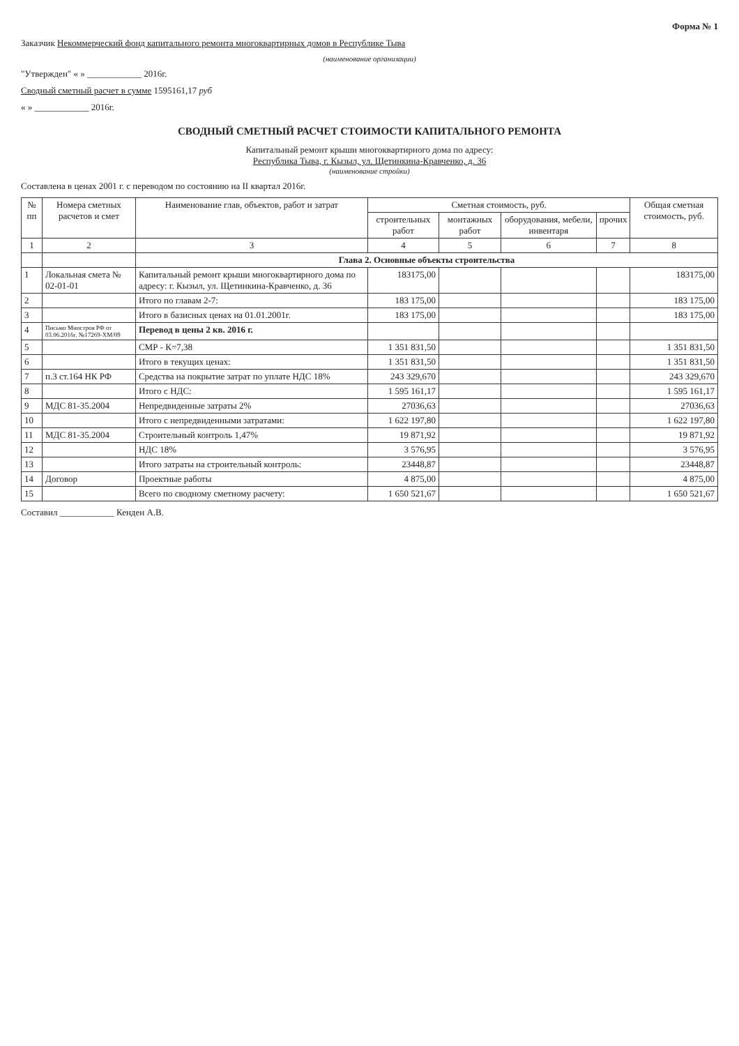Форма № 1
Заказчик Некоммерческий фонд капитального ремонта многоквартирных домов в Республике Тыва
(наименование организации)
"Утвержден" « » ____________ 2016г.
Сводный сметный расчет в сумме 1595161,17 руб
« » ____________ 2016г.
СВОДНЫЙ СМЕТНЫЙ РАСЧЕТ СТОИМОСТИ КАПИТАЛЬНОГО РЕМОНТА
Капитальный ремонт крыши многоквартирного дома по адресу:
Республика Тыва, г. Кызыл, ул. Щетинкина-Кравченко, д. 36
(наименование стройки)
Составлена в ценах 2001 г. с переводом по состоянию на II квартал 2016г.
| № пп | Номера сметных расчетов и смет | Наименование глав, объектов, работ и затрат | Сметная стоимость, руб. | | | | Общая сметная стоимость, руб. |
| --- | --- | --- | --- | --- | --- | --- | --- |
| | | | строительных работ | монтажных работ | оборудования, мебели, инвентаря | прочих | |
| 1 | 2 | 3 | 4 | 5 | 6 | 7 | 8 |
| | | Глава 2. Основные объекты строительства | | | | | |
| 1 | Локальная смета № 02-01-01 | Капитальный ремонт крыши многоквартирного дома по адресу: г. Кызыл, ул. Щетинкина-Кравченко, д. 36 | 183175,00 | | | | 183175,00 |
| 2 | | Итого по главам 2-7: | 183 175,00 | | | | 183 175,00 |
| 3 | | Итого в базисных ценах на 01.01.2001г. | 183 175,00 | | | | 183 175,00 |
| 4 | Письмо Минстроя РФ от 03.06.2016г. №17269-ХМ/09 | Перевод в цены 2 кв. 2016 г. | | | | | |
| 5 | | СМР - К=7,38 | 1 351 831,50 | | | | 1 351 831,50 |
| 6 | | Итого в текущих ценах: | 1 351 831,50 | | | | 1 351 831,50 |
| 7 | п.3 ст.164 НК РФ | Средства на покрытие затрат по уплате НДС 18% | 243 329,670 | | | | 243 329,670 |
| 8 | | Итого с НДС: | 1 595 161,17 | | | | 1 595 161,17 |
| 9 | МДС 81-35.2004 | Непредвиденные затраты 2% | 27036,63 | | | | 27036,63 |
| 10 | | Итого с непредвиденными затратами: | 1 622 197,80 | | | | 1 622 197,80 |
| 11 | МДС 81-35.2004 | Строительный контроль 1,47% | 19 871,92 | | | | 19 871,92 |
| 12 | | НДС 18% | 3 576,95 | | | | 3 576,95 |
| 13 | | Итого затраты на строительный контроль: | 23448,87 | | | | 23448,87 |
| 14 | Договор | Проектные работы | 4 875,00 | | | | 4 875,00 |
| 15 | | Всего по сводному сметному расчету: | 1 650 521,67 | | | | 1 650 521,67 |
Составил ____________ Кенден А.В.